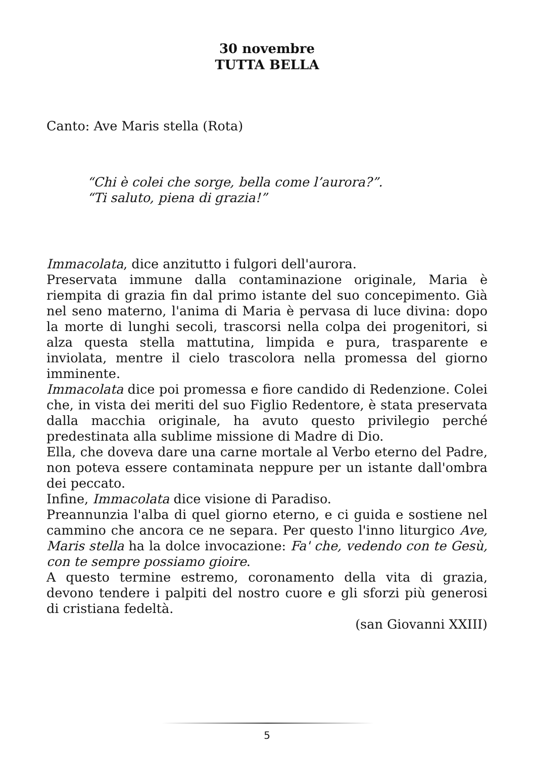30 novembre
TUTTA BELLA
Canto: Ave Maris stella (Rota)
“Chi è colei che sorge, bella come l’aurora?”.
“Ti saluto, piena di grazia!”
Immacolata, dice anzitutto i fulgori dell'aurora.
Preservata immune dalla contaminazione originale, Maria è riempita di grazia fin dal primo istante del suo concepimento. Già nel seno materno, l'anima di Maria è pervasa di luce divina: dopo la morte di lunghi secoli, trascorsi nella colpa dei progenitori, si alza questa stella mattutina, limpida e pura, trasparente e inviolata, mentre il cielo trascolora nella promessa del giorno imminente.
Immacolata dice poi promessa e fiore candido di Redenzione. Colei che, in vista dei meriti del suo Figlio Redentore, è stata preservata dalla macchia originale, ha avuto questo privilegio perché predestinata alla sublime missione di Madre di Dio.
Ella, che doveva dare una carne mortale al Verbo eterno del Padre, non poteva essere contaminata neppure per un istante dall'ombra dei peccato.
Infine, Immacolata dice visione di Paradiso.
Preannunzia l'alba di quel giorno eterno, e ci guida e sostiene nel cammino che ancora ce ne separa. Per questo l'inno liturgico Ave, Maris stella ha la dolce invocazione: Fa' che, vedendo con te Gesù, con te sempre possiamo gioire.
A questo termine estremo, coronamento della vita di grazia, devono tendere i palpiti del nostro cuore e gli sforzi più generosi di cristiana fedeltà.
(san Giovanni XXIII)
5